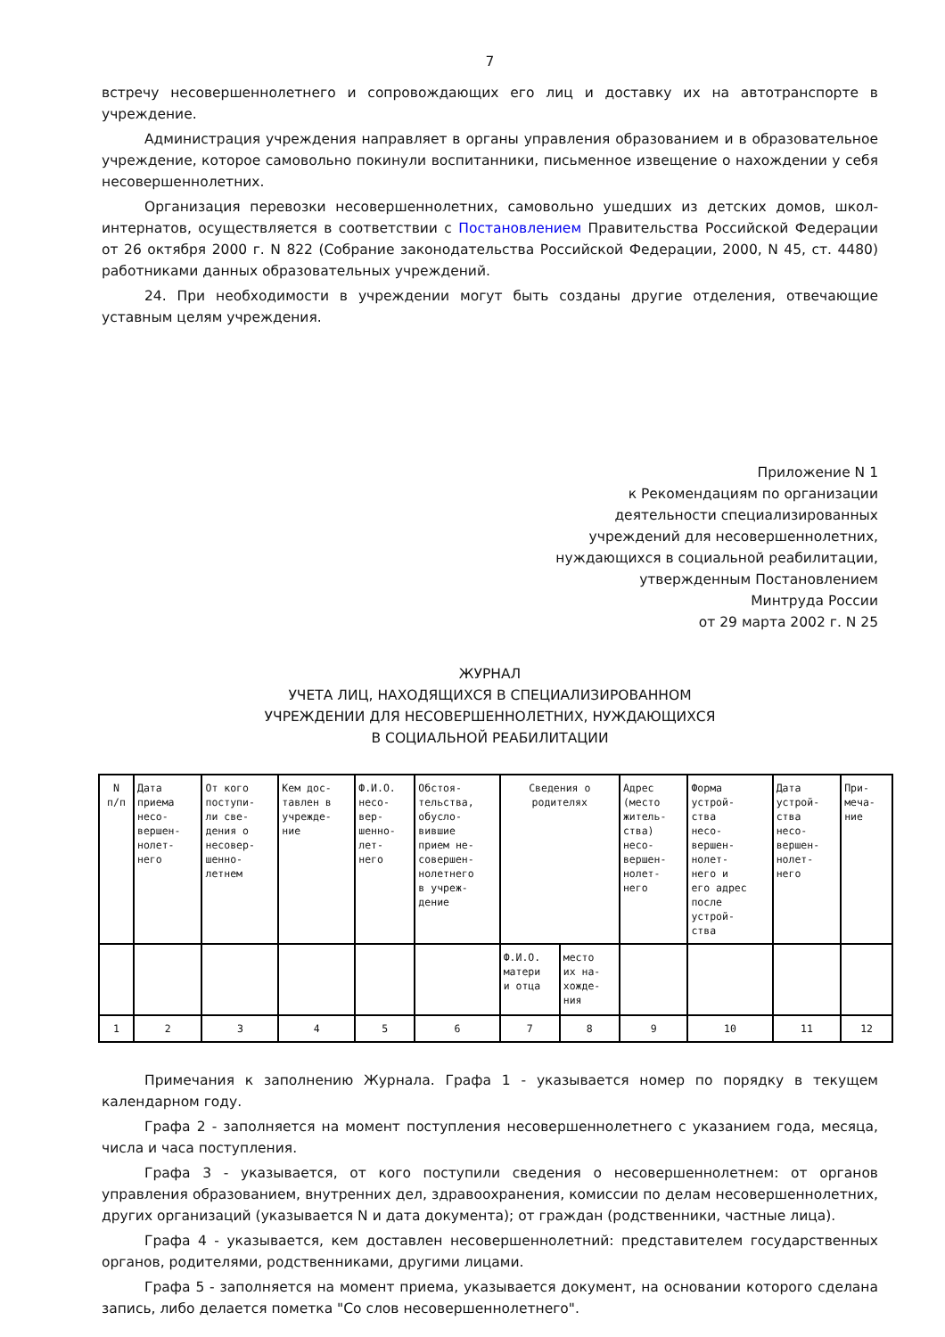7
встречу несовершеннолетнего и сопровождающих его лиц и доставку их на автотранспорте в учреждение.
Администрация учреждения направляет в органы управления образованием и в образовательное учреждение, которое самовольно покинули воспитанники, письменное извещение о нахождении у себя несовершеннолетних.
Организация перевозки несовершеннолетних, самовольно ушедших из детских домов, школ-интернатов, осуществляется в соответствии с Постановлением Правительства Российской Федерации от 26 октября 2000 г. N 822 (Собрание законодательства Российской Федерации, 2000, N 45, ст. 4480) работниками данных образовательных учреждений.
24. При необходимости в учреждении могут быть созданы другие отделения, отвечающие уставным целям учреждения.
Приложение N 1
к Рекомендациям по организации
деятельности специализированных
учреждений для несовершеннолетних,
нуждающихся в социальной реабилитации,
утвержденным Постановлением
Минтруда России
от 29 марта 2002 г. N 25
ЖУРНАЛ
УЧЕТА ЛИЦ, НАХОДЯЩИХСЯ В СПЕЦИАЛИЗИРОВАННОМ
УЧРЕЖДЕНИИ ДЛЯ НЕСОВЕРШЕННОЛЕТНИХ, НУЖДАЮЩИХСЯ
В СОЦИАЛЬНОЙ РЕАБИЛИТАЦИИ
| N п/п | Дата приема несо- вершен- нолет- него | От кого поступи- ли све- дения о несовер- шенно- летнем | Кем дос- тавлен в учрежде- ние | Ф.И.О. несо- вер- шенно- лет- него | Обстоя- тельства, обусло- вившие прием не- совершен- нолетнего в учреж- дение | Сведения о родителях | | Адрес (место житель- ства) несо- вершен- нолет- него | Форма устрой- ства несо- вершен- нолет- него и его адрес после устрой- ства | Дата устрой- ства несо- вершен- нолет- него | При- меча- ние |
| | | | | | | Ф.И.О. матери и отца | место их на- хожде- ния | | | | |
| 1 | 2 | 3 | 4 | 5 | 6 | 7 | 8 | 9 | 10 | 11 | 12 |
Примечания к заполнению Журнала. Графа 1 - указывается номер по порядку в текущем календарном году.
Графа 2 - заполняется на момент поступления несовершеннолетнего с указанием года, месяца, числа и часа поступления.
Графа 3 - указывается, от кого поступили сведения о несовершеннолетнем: от органов управления образованием, внутренних дел, здравоохранения, комиссии по делам несовершеннолетних, других организаций (указывается N и дата документа); от граждан (родственники, частные лица).
Графа 4 - указывается, кем доставлен несовершеннолетний: представителем государственных органов, родителями, родственниками, другими лицами.
Графа 5 - заполняется на момент приема, указывается документ, на основании которого сделана запись, либо делается пометка "Со слов несовершеннолетнего".